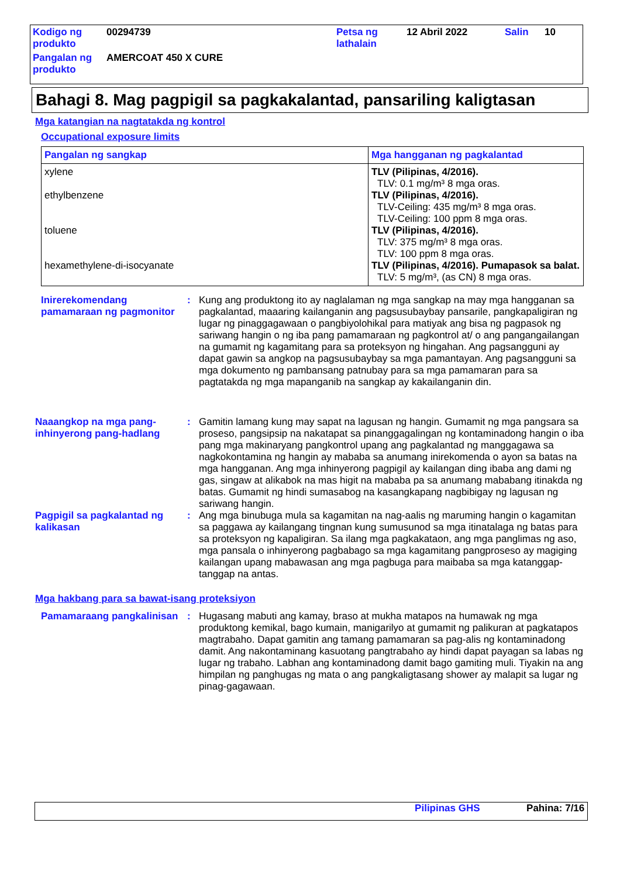| Kodigo ng produkto | 00294739 | Petsa ng lathalain | 12 Abril 2022 | Salin | 10 |
| Pangalan ng produkto | AMERCOAT 450 X CURE | | | | |
Bahagi 8. Mag pagpigil sa pagkakalantad, pansariling kaligtasan
Mga katangian na nagtatakda ng kontrol
Occupational exposure limits
| Pangalan ng sangkap | Mga hangganan ng pagkalantad |
| --- | --- |
| xylene ethylbenzene toluene hexamethylene-di-isocyanate | TLV (Pilipinas, 4/2016). TLV: 0.1 mg/m³ 8 mga oras. TLV (Pilipinas, 4/2016). TLV-Ceiling: 435 mg/m³ 8 mga oras. TLV-Ceiling: 100 ppm 8 mga oras. TLV (Pilipinas, 4/2016). TLV: 375 mg/m³ 8 mga oras. TLV: 100 ppm 8 mga oras. TLV (Pilipinas, 4/2016). Pumapasok sa balat. TLV: 5 mg/m³, (as CN) 8 mga oras. |
Inirerekomendang pamamaraan ng pagmonitor
: Kung ang produktong ito ay naglalaman ng mga sangkap na may mga hangganan sa pagkalantad, maaaring kailanganin ang pagsusubaybay pansarile, pangkapaligiran ng lugar ng pinaggagawaan o pangbiyolohikal para matiyak ang bisa ng pagpasok ng sariwang hangin o ng iba pang pamamaraan ng pagkontrol at/ o ang pangangailangan na gumamit ng kagamitang para sa proteksyon ng hingahan. Ang pagsangguni ay dapat gawin sa angkop na pagsusubaybay sa mga pamantayan. Ang pagsangguni sa mga dokumento ng pambansang patnubay para sa mga pamamaran para sa pagtatakda ng mga mapanganib na sangkap ay kakailanganin din.
Naaangkop na mga pang-inhinyerong pang-hadlang
: Gamitin lamang kung may sapat na lagusan ng hangin. Gumamit ng mga pangsara sa proseso, pangsipsip na nakatapat sa pinanggagalingan ng kontaminadong hangin o iba pang mga makinaryang pangkontrol upang ang pagkalantad ng manggagawa sa nagkokontamina ng hangin ay mababa sa anumang inirekomenda o ayon sa batas na mga hangganan. Ang mga inhinyerong pagpigil ay kailangan ding ibaba ang dami ng gas, singaw at alikabok na mas higit na mababa pa sa anumang mababang itinakda ng batas. Gumamit ng hindi sumasabog na kasangkapang nagbibigay ng lagusan ng sariwang hangin.
Pagpigil sa pagkalantad ng kalikasan
: Ang mga binubuga mula sa kagamitan na nag-aalis ng maruming hangin o kagamitan sa paggawa ay kailangang tingnan kung sumusunod sa mga itinatalaga ng batas para sa proteksyon ng kapaligiran. Sa ilang mga pagkakataon, ang mga panglimas ng aso, mga pansala o inhinyerong pagbabago sa mga kagamitang pangproseso ay magiging kailangan upang mabawasan ang mga pagbuga para maibaba sa mga katanggap-tanggap na antas.
Mga hakbang para sa bawat-isang proteksiyon
Pamamaraang pangkalinisan
: Hugasang mabuti ang kamay, braso at mukha matapos na humawak ng mga produktong kemikal, bago kumain, manigarilyo at gumamit ng palikuran at pagkatapos magtrabaho. Dapat gamitin ang tamang pamamaran sa pag-alis ng kontaminadong damit. Ang nakontaminang kasuotang pangtrabaho ay hindi dapat payagan sa labas ng lugar ng trabaho. Labhan ang kontaminadong damit bago gamiting muli. Tiyakin na ang himpilan ng panghugas ng mata o ang pangkaligtasang shower ay malapit sa lugar ng pinag-gagawaan.
Pilipinas GHS Pahina: 7/16